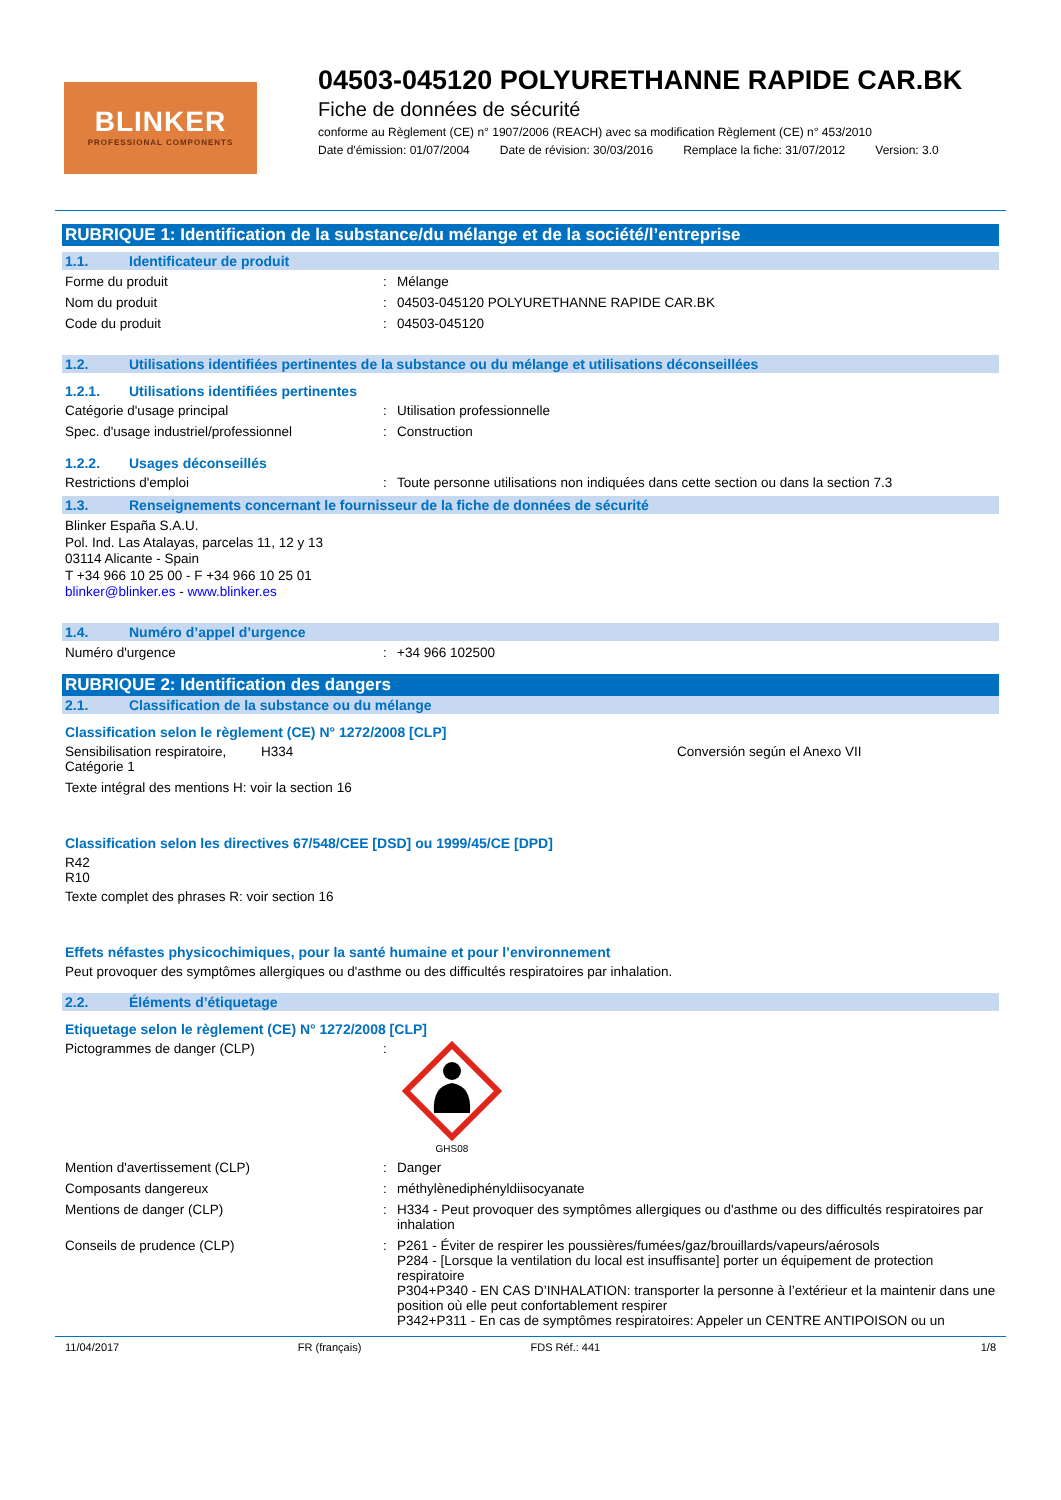BLINKER
PROFESSIONAL COMPONENTS
04503-045120 POLYURETHANNE RAPIDE CAR.BK
Fiche de données de sécurité
conforme au Règlement (CE) n° 1907/2006 (REACH) avec sa modification Règlement (CE) n° 453/2010
Date d'émission: 01/07/2004 Date de révision: 30/03/2016 Remplace la fiche: 31/07/2012 Version: 3.0
RUBRIQUE 1: Identification de la substance/du mélange et de la société/l’entreprise
1.1. Identificateur de produit
Forme du produit : Mélange
Nom du produit : 04503-045120 POLYURETHANNE RAPIDE CAR.BK
Code du produit : 04503-045120
1.2. Utilisations identifiées pertinentes de la substance ou du mélange et utilisations déconseillées
1.2.1. Utilisations identifiées pertinentes
Catégorie d'usage principal : Utilisation professionnelle
Spec. d'usage industriel/professionnel : Construction
1.2.2. Usages déconseillés
Restrictions d'emploi : Toute personne utilisations non indiquées dans cette section ou dans la section 7.3
1.3. Renseignements concernant le fournisseur de la fiche de données de sécurité
Blinker España S.A.U.
Pol. Ind. Las Atalayas, parcelas 11, 12 y 13
03114 Alicante - Spain
T +34 966 10 25 00 - F +34 966 10 25 01
blinker@blinker.es - www.blinker.es
1.4. Numéro d’appel d’urgence
Numéro d'urgence : +34 966 102500
RUBRIQUE 2: Identification des dangers
2.1. Classification de la substance ou du mélange
Classification selon le règlement (CE) N° 1272/2008 [CLP]
Sensibilisation respiratoire, Catégorie 1
H334 Conversión según el Anexo VII
Texte intégral des mentions H: voir la section 16
Classification selon les directives 67/548/CEE [DSD] ou 1999/45/CE [DPD]
R42
R10
Texte complet des phrases R: voir section 16
Effets néfastes physicochimiques, pour la santé humaine et pour l’environnement
Peut provoquer des symptômes allergiques ou d'asthme ou des difficultés respiratoires par inhalation.
2.2. Éléments d’étiquetage
Etiquetage selon le règlement (CE) N° 1272/2008 [CLP]
Pictogrammes de danger (CLP) :
GHS08
Mention d'avertissement (CLP) : Danger
Composants dangereux : méthylènediphényldiisocyanate
Mentions de danger (CLP) : H334 - Peut provoquer des symptômes allergiques ou d'asthme ou des difficultés respiratoires par inhalation
Conseils de prudence (CLP) : P261 - Éviter de respirer les poussières/fumées/gaz/brouillards/vapeurs/aérosols
P284 - [Lorsque la ventilation du local est insuffisante] porter un équipement de protection respiratoire
P304+P340 - EN CAS D’INHALATION: transporter la personne à l’extérieur et la maintenir dans une position où elle peut confortablement respirer
P342+P311 - En cas de symptômes respiratoires: Appeler un CENTRE ANTIPOISON ou un
11/04/2017 FR (français) FDS Réf.: 441 1/8